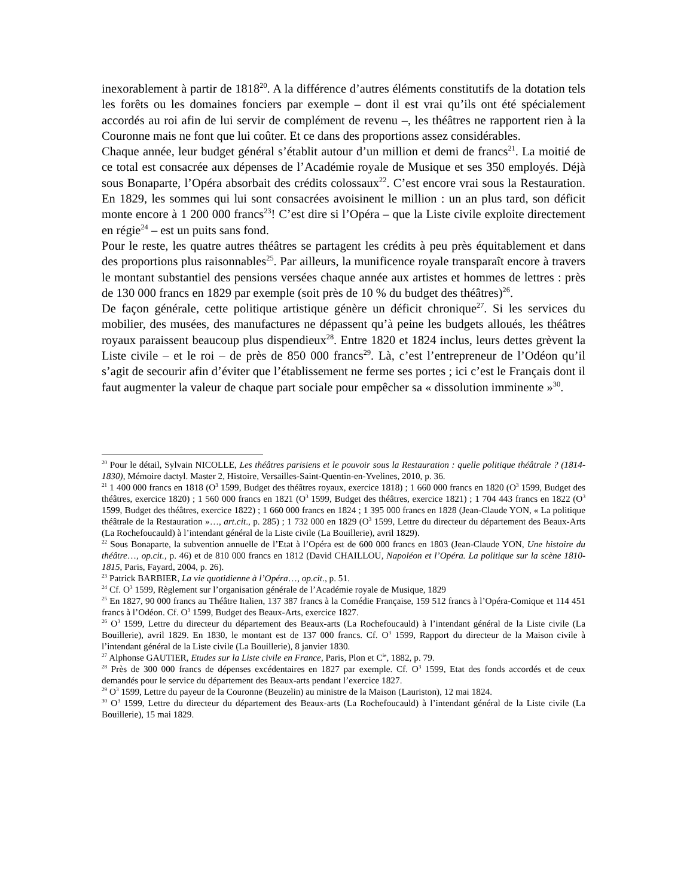inexorablement à partir de 1818<sup>20</sup>. A la différence d’autres éléments constitutifs de la dotation tels les forêts ou les domaines fonciers par exemple – dont il est vrai qu’ils ont été spécialement accordés au roi afin de lui servir de complément de revenu –, les théâtres ne rapportent rien à la Couronne mais ne font que lui coûter. Et ce dans des proportions assez considérables.
Chaque année, leur budget général s’établit autour d’un million et demi de francs<sup>21</sup>. La moitié de ce total est consacrée aux dépenses de l’Académie royale de Musique et ses 350 employés. Déjà sous Bonaparte, l’Opéra absorbait des crédits colossaux<sup>22</sup>. C’est encore vrai sous la Restauration. En 1829, les sommes qui lui sont consacrées avoisinent le million : un an plus tard, son déficit monte encore à 1 200 000 francs<sup>23</sup>! C’est dire si l’Opéra – que la Liste civile exploite directement en régie<sup>24</sup> – est un puits sans fond.
Pour le reste, les quatre autres théâtres se partagent les crédits à peu près équitablement et dans des proportions plus raisonnables<sup>25</sup>. Par ailleurs, la munificence royale transparaît encore à travers le montant substantiel des pensions versées chaque année aux artistes et hommes de lettres : près de 130 000 francs en 1829 par exemple (soit près de 10 % du budget des théâtres)<sup>26</sup>.
De façon générale, cette politique artistique génère un déficit chronique<sup>27</sup>. Si les services du mobilier, des musées, des manufactures ne dépassent qu’à peine les budgets alloués, les théâtres royaux paraissent beaucoup plus dispendieux<sup>28</sup>. Entre 1820 et 1824 inclus, leurs dettes grèvent la Liste civile – et le roi – de près de 850 000 francs<sup>29</sup>. Là, c’est l’entrepreneur de l’Odéon qu’il s’agit de secourir afin d’éviter que l’établissement ne ferme ses portes ; ici c’est le Français dont il faut augmenter la valeur de chaque part sociale pour empêcher sa « dissolution imminente »<sup>30</sup>.
<sup>20</sup> Pour le détail, Sylvain NICOLLE, Les théâtres parisiens et le pouvoir sous la Restauration : quelle politique théâtrale ? (1814-1830), Mémoire dactyl. Master 2, Histoire, Versailles-Saint-Quentin-en-Yvelines, 2010, p. 36.
<sup>21</sup> 1 400 000 francs en 1818 (O<sup>3</sup> 1599, Budget des théâtres royaux, exercice 1818) ; 1 660 000 francs en 1820 (O<sup>3</sup> 1599, Budget des théâtres, exercice 1820) ; 1 560 000 francs en 1821 (O<sup>3</sup> 1599, Budget des théâtres, exercice 1821) ; 1 704 443 francs en 1822 (O<sup>3</sup> 1599, Budget des théâtres, exercice 1822) ; 1 660 000 francs en 1824 ; 1 395 000 francs en 1828 (Jean-Claude YON, « La politique théâtrale de la Restauration »…, art.cit., p. 285) ; 1 732 000 en 1829 (O<sup>3</sup> 1599, Lettre du directeur du département des Beaux-Arts (La Rochefoucauld) à l’intendant général de la Liste civile (La Bouillerie), avril 1829).
<sup>22</sup> Sous Bonaparte, la subvention annuelle de l’Etat à l’Opéra est de 600 000 francs en 1803 (Jean-Claude YON, Une histoire du théâtre…, op.cit., p. 46) et de 810 000 francs en 1812 (David CHAILLOU, Napoléon et l’Opéra. La politique sur la scène 1810-1815, Paris, Fayard, 2004, p. 26).
<sup>23</sup> Patrick BARBIER, La vie quotidienne à l’Opéra…, op.cit., p. 51.
<sup>24</sup> Cf. O<sup>3</sup> 1599, Règlement sur l’organisation générale de l’Académie royale de Musique, 1829
<sup>25</sup> En 1827, 90 000 francs au Théâtre Italien, 137 387 francs à la Comédie Française, 159 512 francs à l’Opéra-Comique et 114 451 francs à l’Odéon. Cf. O<sup>3</sup> 1599, Budget des Beaux-Arts, exercice 1827.
<sup>26</sup> O<sup>3</sup> 1599, Lettre du directeur du département des Beaux-arts (La Rochefoucauld) à l’intendant général de la Liste civile (La Bouillerie), avril 1829. En 1830, le montant est de 137 000 francs. Cf. O<sup>3</sup> 1599, Rapport du directeur de la Maison civile à l’intendant général de la Liste civile (La Bouillerie), 8 janvier 1830.
<sup>27</sup> Alphonse GAUTIER, Etudes sur la Liste civile en France, Paris, Plon et C<sup>ie</sup>, 1882, p. 79.
<sup>28</sup> Près de 300 000 francs de dépenses excédentaires en 1827 par exemple. Cf. O<sup>3</sup> 1599, Etat des fonds accordés et de ceux demandés pour le service du département des Beaux-arts pendant l’exercice 1827.
<sup>29</sup> O<sup>3</sup> 1599, Lettre du payeur de la Couronne (Beuzelin) au ministre de la Maison (Lauriston), 12 mai 1824.
<sup>30</sup> O<sup>3</sup> 1599, Lettre du directeur du département des Beaux-arts (La Rochefoucauld) à l’intendant général de la Liste civile (La Bouillerie), 15 mai 1829.